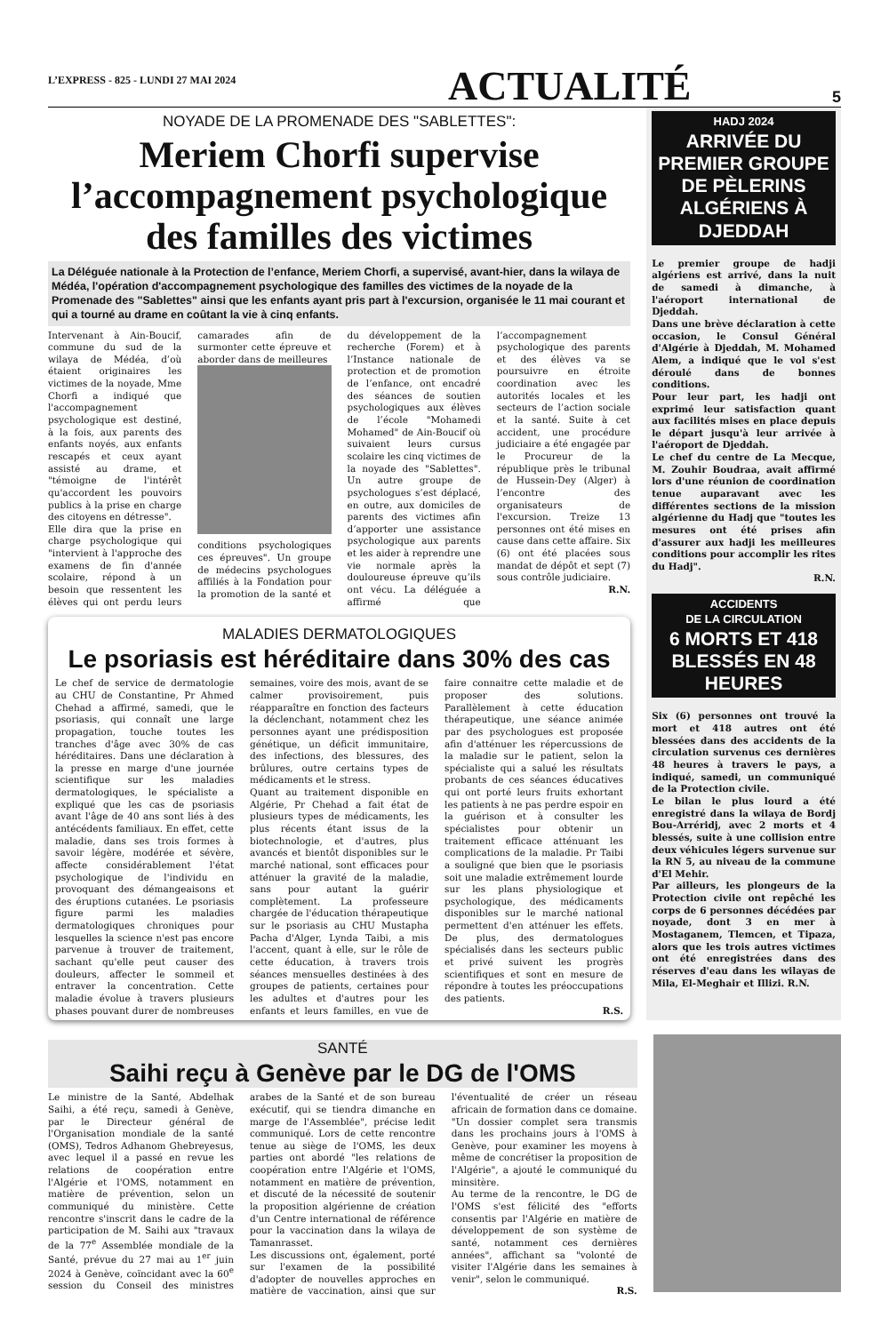L’EXPRESS - 825 - LUNDI 27 MAI 2024
ACTUALITÉ
5
NOYADE DE LA PROMENADE DES "SABLETTES":
Meriem Chorfi supervise l’accompagnement psychologique des familles des victimes
La Déléguée nationale à la Protection de l’enfance, Meriem Chorfi, a supervisé, avant-hier, dans la wilaya de Médéa, l'opération d'accompagnement psychologique des familles des victimes de la noyade de la Promenade des "Sablettes" ainsi que les enfants ayant pris part à l'excursion, organisée le 11 mai courant et qui a tourné au drame en coûtant la vie à cinq enfants.
Intervenant à Ain-Boucif, commune du sud de la wilaya de Médéa, d’où étaient originaires les victimes de la noyade, Mme Chorfi a indiqué que l'accompagnement psychologique est destiné, à la fois, aux parents des enfants noyés, aux enfants rescapés et ceux ayant assisté au drame, et "témoigne de l'intérêt qu'accordent les pouvoirs publics à la prise en charge des citoyens en détresse".
Elle dira que la prise en charge psychologique qui "intervient à l'approche des examens de fin d'année scolaire, répond à un besoin que ressentent les élèves qui ont perdu leurs camarades afin de surmonter cette épreuve et aborder dans de meilleures
conditions psychologiques ces épreuves". Un groupe de médecins psychologues affiliés à la Fondation pour la promotion de la santé et du développement de la recherche (Forem) et à l’Instance nationale de protection et de promotion de l’enfance, ont encadré des séances de soutien psychologiques aux élèves de l’école "Mohamedi Mohamed" de Ain-Boucif où suivaient leurs cursus scolaire les cinq victimes de la noyade des "Sablettes". Un autre groupe de psychologues s’est déplacé, en outre, aux domiciles de parents des victimes afin d’apporter une assistance psychologique aux parents et les aider à reprendre une vie normale après la douloureuse épreuve qu’ils ont vécu. La déléguée a affirmé que l’accompagnement psychologique des parents et des élèves va se poursuivre en étroite coordination avec les autorités locales et les secteurs de l’action sociale et la santé. Suite à cet accident, une procédure judiciaire a été engagée par le Procureur de la république près le tribunal de Hussein-Dey (Alger) à l’encontre des organisateurs de l'excursion. Treize 13 personnes ont été mises en cause dans cette affaire. Six (6) ont été placées sous mandat de dépôt et sept (7) sous contrôle judiciaire.
R.N.
MALADIES DERMATOLOGIQUES
Le psoriasis est héréditaire dans 30% des cas
Le chef de service de dermatologie au CHU de Constantine, Pr Ahmed Chehad a affirmé, samedi, que le psoriasis, qui connaît une large propagation, touche toutes les tranches d'âge avec 30% de cas héréditaires. Dans une déclaration à la presse en marge d'une journée scientifique sur les maladies dermatologiques, le spécialiste a expliqué que les cas de psoriasis avant l'âge de 40 ans sont liés à des antécédents familiaux. En effet, cette maladie, dans ses trois formes à savoir légère, modérée et sévère, affecte considérablement l'état psychologique de l'individu en provoquant des démangeaisons et des éruptions cutanées. Le psoriasis figure parmi les maladies dermatologiques chroniques pour lesquelles la science n'est pas encore parvenue à trouver de traitement, sachant qu'elle peut causer des douleurs, affecter le sommeil et entraver la concentration. Cette maladie évolue à travers plusieurs phases pouvant durer de nombreuses semaines, voire des mois, avant de se calmer provisoirement, puis réapparaître en fonction des facteurs la déclenchant, notamment chez les personnes ayant une prédisposition génétique, un déficit immunitaire, des infections, des blessures, des brûlures, outre certains types de médicaments et le stress.
Quant au traitement disponible en Algérie, Pr Chehad a fait état de plusieurs types de médicaments, les plus récents étant issus de la biotechnologie, et d'autres, plus avancés et bientôt disponibles sur le marché national, sont efficaces pour atténuer la gravité de la maladie, sans pour autant la guérir complètement. La professeure chargée de l'éducation thérapeutique sur le psoriasis au CHU Mustapha Pacha d'Alger, Lynda Taibi, a mis l'accent, quant à elle, sur le rôle de cette éducation, à travers trois séances mensuelles destinées à des groupes de patients, certaines pour les adultes et d'autres pour les enfants et leurs familles, en vue de faire connaitre cette maladie et de proposer des solutions. Parallèlement à cette éducation thérapeutique, une séance animée par des psychologues est proposée afin d'atténuer les répercussions de la maladie sur le patient, selon la spécialiste qui a salué les résultats probants de ces séances éducatives qui ont porté leurs fruits exhortant les patients à ne pas perdre espoir en la guérison et à consulter les spécialistes pour obtenir un traitement efficace atténuant les complications de la maladie. Pr Taibi a souligné que bien que le psoriasis soit une maladie extrêmement lourde sur les plans physiologique et psychologique, des médicaments disponibles sur le marché national permettent d'en atténuer les effets. De plus, des dermatologues spécialisés dans les secteurs public et privé suivent les progrès scientifiques et sont en mesure de répondre à toutes les préoccupations des patients.
R.S.
HADJ 2024
ARRIVÉE DU PREMIER GROUPE DE PÈLERINS ALGÉRIENS À DJEDDAH
Le premier groupe de hadji algériens est arrivé, dans la nuit de samedi à dimanche, à l'aéroport international de Djeddah.
Dans une brève déclaration à cette occasion, le Consul Général d'Algérie à Djeddah, M. Mohamed Alem, a indiqué que le vol s'est déroulé dans de bonnes conditions.
Pour leur part, les hadji ont exprimé leur satisfaction quant aux facilités mises en place depuis le départ jusqu'à leur arrivée à l'aéroport de Djeddah.
Le chef du centre de La Mecque, M. Zouhir Boudraa, avait affirmé lors d'une réunion de coordination tenue auparavant avec les différentes sections de la mission algérienne du Hadj que "toutes les mesures ont été prises afin d'assurer aux hadji les meilleures conditions pour accomplir les rites du Hadj".
R.N.
ACCIDENTS
DE LA CIRCULATION
6 MORTS ET 418 BLESSÉS EN 48 HEURES
Six (6) personnes ont trouvé la mort et 418 autres ont été blessées dans des accidents de la circulation survenus ces dernières 48 heures à travers le pays, a indiqué, samedi, un communiqué de la Protection civile.
Le bilan le plus lourd a été enregistré dans la wilaya de Bordj Bou-Arréridj, avec 2 morts et 4 blessés, suite à une collision entre deux véhicules légers survenue sur la RN 5, au niveau de la commune d'El Mehir.
Par ailleurs, les plongeurs de la Protection civile ont repêché les corps de 6 personnes décédées par noyade, dont 3 en mer à Mostaganem, Tlemcen, et Tipaza, alors que les trois autres victimes ont été enregistrées dans des réserves d'eau dans les wilayas de Mila, El-Meghair et Illizi. R.N.
SANTÉ
Saihi reçu à Genève par le DG de l'OMS
Le ministre de la Santé, Abdelhak Saihi, a été reçu, samedi à Genève, par le Directeur général de l'Organisation mondiale de la santé (OMS), Tedros Adhanom Ghebreyesus, avec lequel il a passé en revue les relations de coopération entre l'Algérie et l'OMS, notamment en matière de prévention, selon un communiqué du ministère. Cette rencontre s'inscrit dans le cadre de la participation de M. Saihi aux "travaux de la 77<sup>e</sup> Assemblée mondiale de la Santé, prévue du 27 mai au 1<sup>er</sup> juin 2024 à Genève, coïncidant avec la 60<sup>e</sup> session du Conseil des ministres arabes de la Santé et de son bureau exécutif, qui se tiendra dimanche en marge de l'Assemblée", précise ledit communiqué. Lors de cette rencontre tenue au siège de l'OMS, les deux parties ont abordé "les relations de coopération entre l'Algérie et l'OMS, notamment en matière de prévention, et discuté de la nécessité de soutenir la proposition algérienne de création d'un Centre international de référence pour la vaccination dans la wilaya de Tamanrasset.
Les discussions ont, également, porté sur l'examen de la possibilité d'adopter de nouvelles approches en matière de vaccination, ainsi que sur l'éventualité de créer un réseau africain de formation dans ce domaine.
"Un dossier complet sera transmis dans les prochains jours à l'OMS à Genève, pour examiner les moyens à même de concrétiser la proposition de l'Algérie", a ajouté le communiqué du minsitère.
Au terme de la rencontre, le DG de l'OMS s'est félicité des "efforts consentis par l'Algérie en matière de développement de son système de santé, notamment ces dernières années", affichant sa "volonté de visiter l'Algérie dans les semaines à venir", selon le communiqué.
R.S.